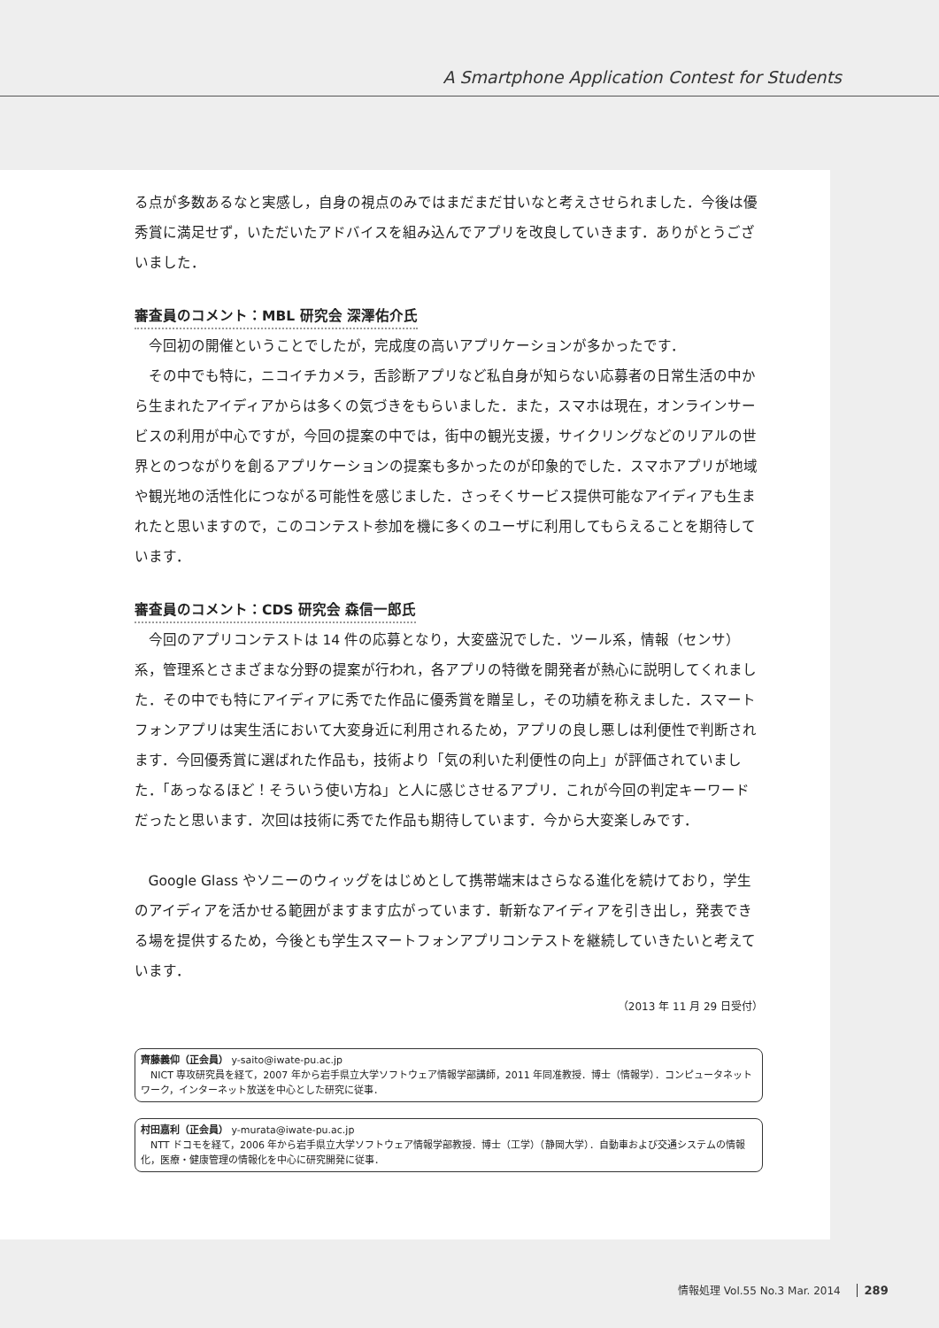A Smartphone Application Contest for Students
る点が多数あるなと実感し，自身の視点のみではまだまだ甘いなと考えさせられました．今後は優秀賞に満足せず，いただいたアドバイスを組み込んでアプリを改良していきます．ありがとうございました．
審査員のコメント：MBL 研究会 深澤佑介氏
今回初の開催ということでしたが，完成度の高いアプリケーションが多かったです．
その中でも特に，ニコイチカメラ，舌診断アプリなど私自身が知らない応募者の日常生活の中から生まれたアイディアからは多くの気づきをもらいました．また，スマホは現在，オンラインサービスの利用が中心ですが，今回の提案の中では，街中の観光支援，サイクリングなどのリアルの世界とのつながりを創るアプリケーションの提案も多かったのが印象的でした．スマホアプリが地域や観光地の活性化につながる可能性を感じました．さっそくサービス提供可能なアイディアも生まれたと思いますので，このコンテスト参加を機に多くのユーザに利用してもらえることを期待しています．
審査員のコメント：CDS 研究会 森信一郎氏
今回のアプリコンテストは 14 件の応募となり，大変盛況でした．ツール系，情報（センサ）系，管理系とさまざまな分野の提案が行われ，各アプリの特徴を開発者が熱心に説明してくれました．その中でも特にアイディアに秀でた作品に優秀賞を贈呈し，その功績を称えました．スマートフォンアプリは実生活において大変身近に利用されるため，アプリの良し悪しは利便性で判断されます．今回優秀賞に選ばれた作品も，技術より「気の利いた利便性の向上」が評価されていました．「あっなるほど！そういう使い方ね」と人に感じさせるアプリ．これが今回の判定キーワードだったと思います．次回は技術に秀でた作品も期待しています．今から大変楽しみです．
Google Glass やソニーのウィッグをはじめとして携帯端末はさらなる進化を続けており，学生のアイディアを活かせる範囲がますます広がっています．斬新なアイディアを引き出し，発表できる場を提供するため，今後とも学生スマートフォンアプリコンテストを継続していきたいと考えています．
（2013 年 11 月 29 日受付）
齊藤義仰（正会員） y-saito@iwate-pu.ac.jp
　NICT 専攻研究員を経て，2007 年から岩手県立大学ソフトウェア情報学部講師，2011 年同准教授．博士（情報学）．コンピュータネットワーク，インターネット放送を中心とした研究に従事．
村田嘉利（正会員） y-murata@iwate-pu.ac.jp
　NTT ドコモを経て，2006 年から岩手県立大学ソフトウェア情報学部教授．博士（工学）（静岡大学）．自動車および交通システムの情報化，医療・健康管理の情報化を中心に研究開発に従事．
情報処理 Vol.55 No.3 Mar. 2014 289